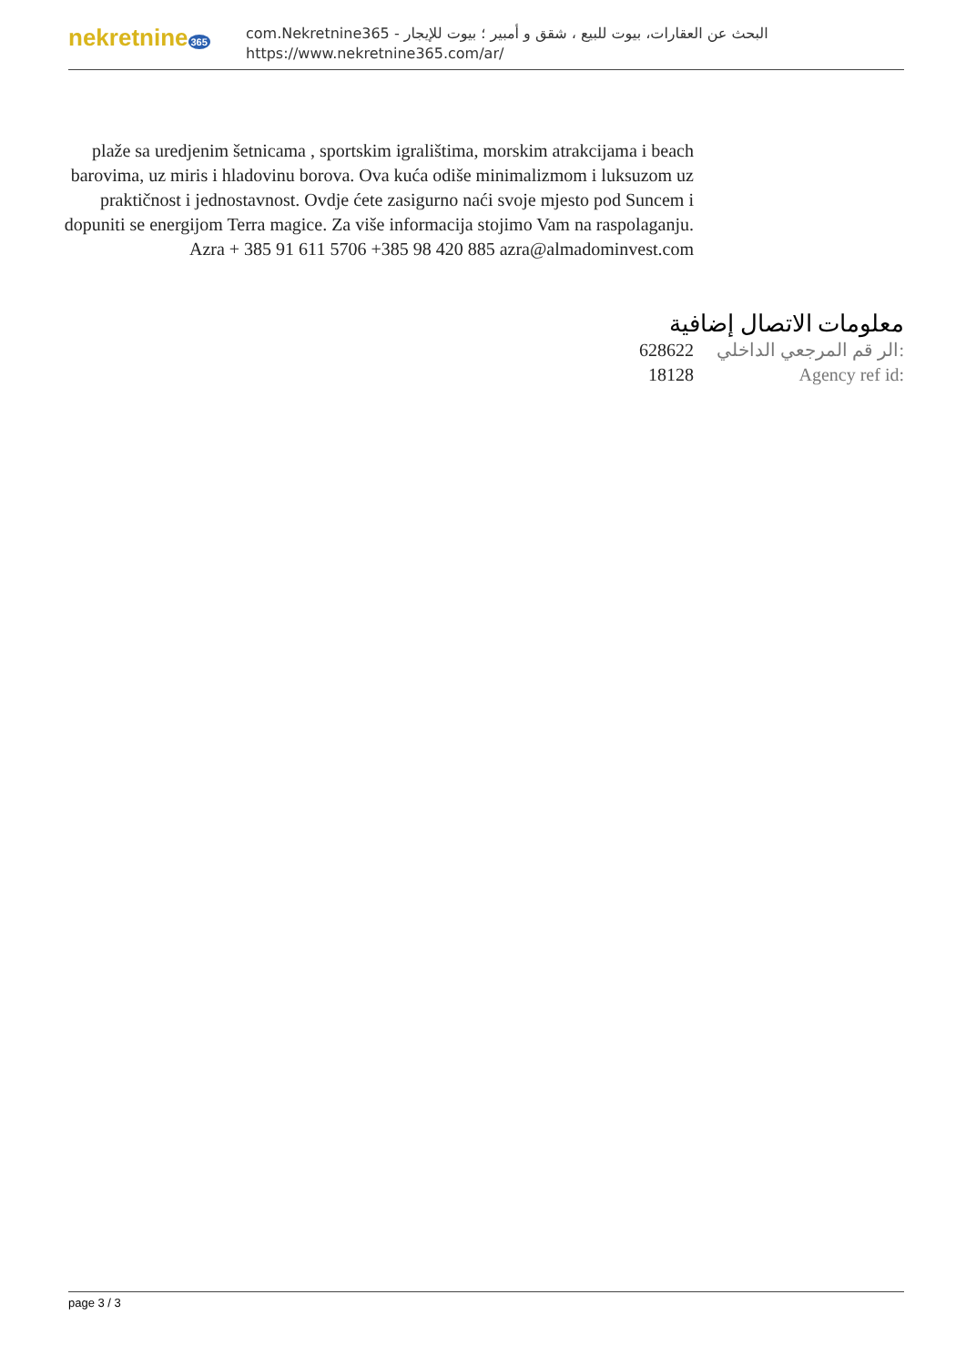nekretnine 365
com.Nekretnine365 - البحث عن العقارات، بيوت للبيع ، شقق و أمبير ؛ بيوت للإيجار
https://www.nekretnine365.com/ar/
plaže sa uredjenim šetnicama , sportskim igralištima, morskim atrakcijama i beach barovima, uz miris i hladovinu borova. Ova kuća odiše minimalizmom i luksuzom uz praktičnost i jednostavnost. Ovdje ćete zasigurno naći svoje mjesto pod Suncem i dopuniti se energijom Terra magice. Za više informacija stojimo Vam na raspolaganju. Azra + 385 91 611 5706 +385 98 420 885 azra@almadominvest.com
معلومات الاتصال إضافية
628622 الر قم المرجعي الداخلي:
18128 Agency ref id:
page 3 / 3